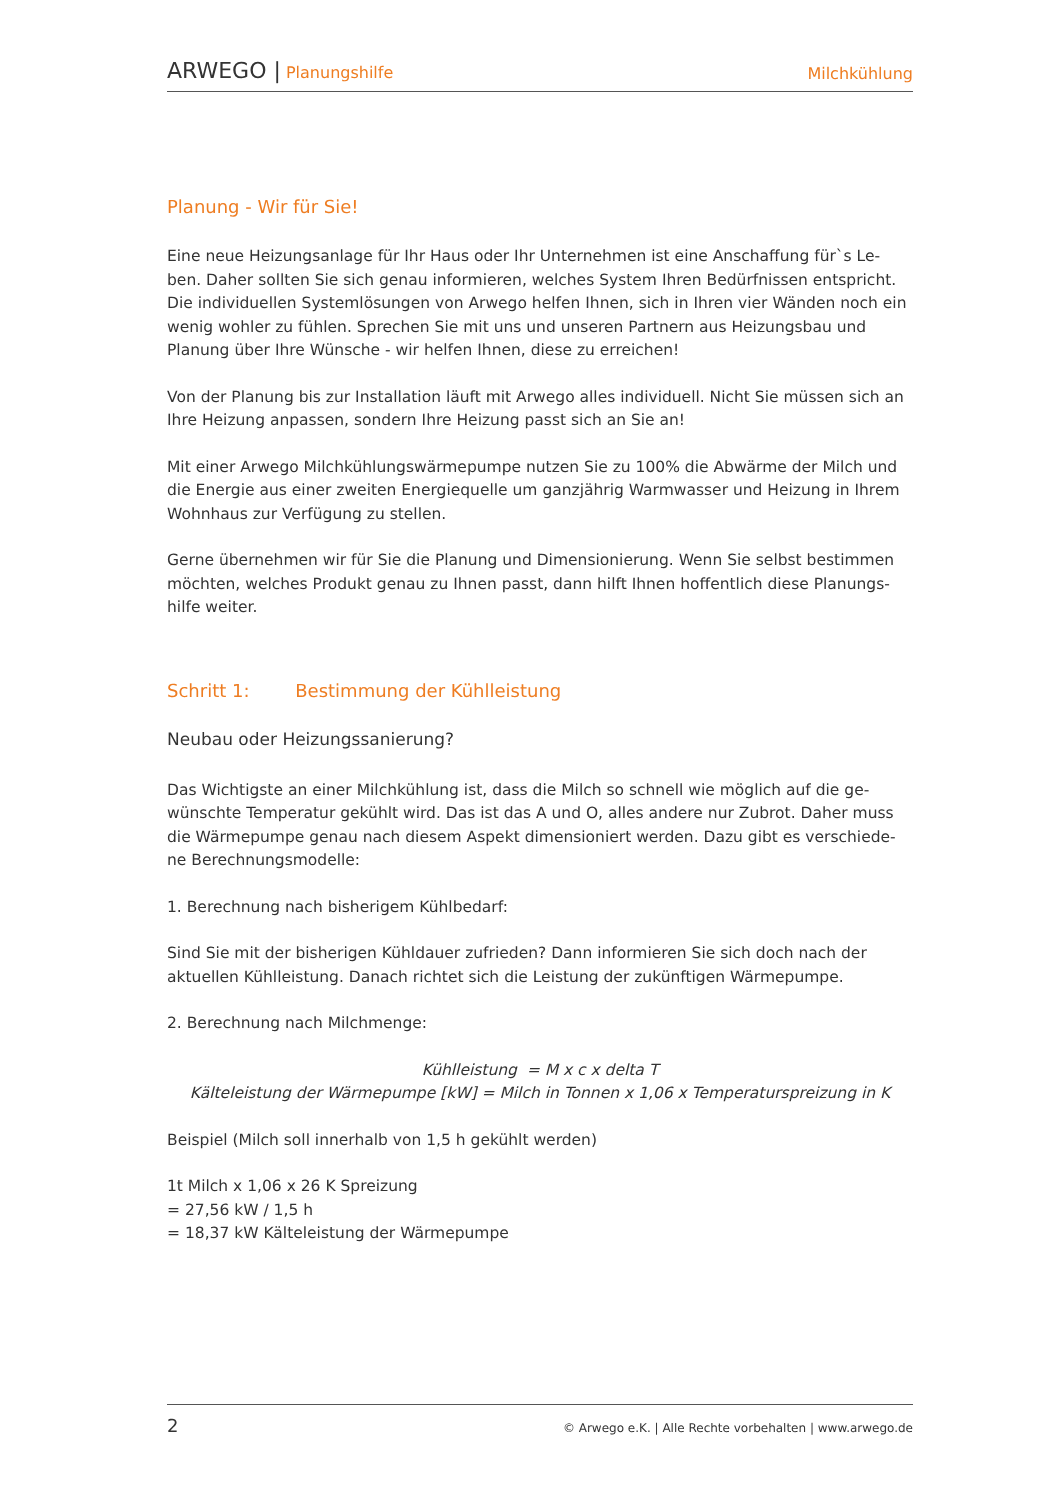ARWEGO | Planungshilfe
Milchkühlung
Planung - Wir für Sie!
Eine neue Heizungsanlage für Ihr Haus oder Ihr Unternehmen ist eine Anschaffung für`s Le-ben. Daher sollten Sie sich genau informieren, welches System Ihren Bedürfnissen entspricht. Die individuellen Systemlösungen von Arwego helfen Ihnen, sich in Ihren vier Wänden noch ein wenig wohler zu fühlen. Sprechen Sie mit uns und unseren Partnern aus Heizungsbau und Planung über Ihre Wünsche - wir helfen Ihnen, diese zu erreichen!
Von der Planung bis zur Installation läuft mit Arwego alles individuell. Nicht Sie müssen sich an Ihre Heizung anpassen, sondern Ihre Heizung passt sich an Sie an!
Mit einer Arwego Milchkühlungswärmepumpe nutzen Sie zu 100% die Abwärme der Milch und die Energie aus einer zweiten Energiequelle um ganzjährig Warmwasser und Heizung in Ihrem Wohnhaus zur Verfügung zu stellen.
Gerne übernehmen wir für Sie die Planung und Dimensionierung. Wenn Sie selbst bestimmen möchten, welches Produkt genau zu Ihnen passt, dann hilft Ihnen hoffentlich diese Planungs-hilfe weiter.
Schritt 1: Bestimmung der Kühlleistung
Neubau oder Heizungssanierung?
Das Wichtigste an einer Milchkühlung ist, dass die Milch so schnell wie möglich auf die ge-wünschte Temperatur gekühlt wird. Das ist das A und O, alles andere nur Zubrot. Daher muss die Wärmepumpe genau nach diesem Aspekt dimensioniert werden. Dazu gibt es verschiede-ne Berechnungsmodelle:
1. Berechnung nach bisherigem Kühlbedarf:
Sind Sie mit der bisherigen Kühldauer zufrieden? Dann informieren Sie sich doch nach der aktuellen Kühlleistung. Danach richtet sich die Leistung der zukünftigen Wärmepumpe.
2. Berechnung nach Milchmenge:
Kühlleistung = M x c x delta T
Kälteleistung der Wärmepumpe [kW] = Milch in Tonnen x 1,06 x Temperaturspreizung in K
Beispiel (Milch soll innerhalb von 1,5 h gekühlt werden)
1t Milch x 1,06 x 26 K Spreizung
= 27,56 kW / 1,5 h
= 18,37 kW Kälteleistung der Wärmepumpe
2 © Arwego e.K. | Alle Rechte vorbehalten | www.arwego.de